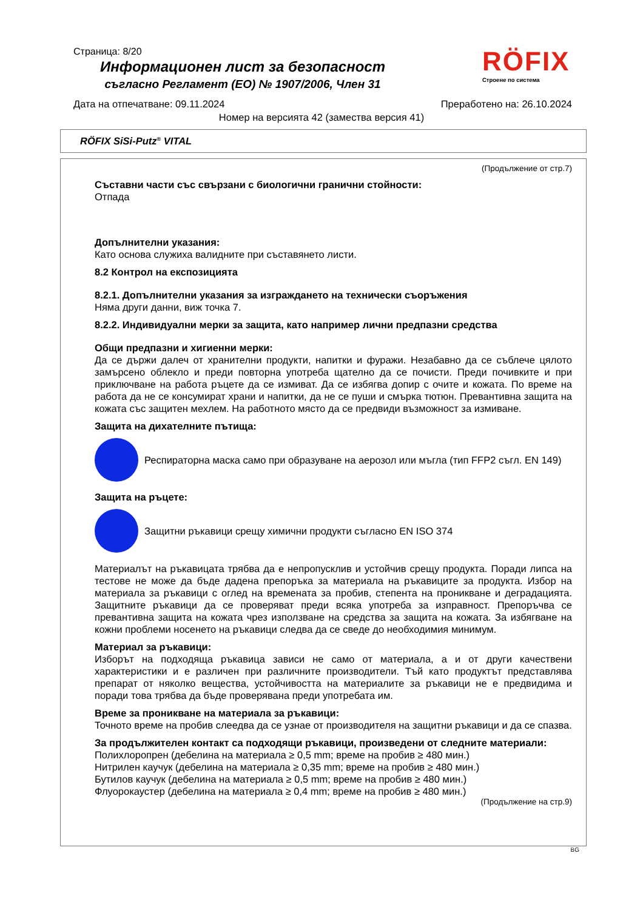Страница: 8/20
Информационен лист за безопасност
съгласно Регламент (ЕО) № 1907/2006, Член 31
RÖFIX
Строене по система
Дата на отпечатване: 09.11.2024 Преработено на: 26.10.2024
Номер на версията 42 (замества версия 41)
RÖFIX SiSi-Putz<sup>®</sup> VITAL
(Продължение от стр.7)
Съставни части със свързани с биологични гранични стойности:
Отпада
Допълнителни указания:
Като основа служиха валидните при съставянето листи.
8.2 Контрол на експозицията
8.2.1. Допълнителни указания за изграждането на технически съоръжения
Няма други данни, виж точка 7.
8.2.2. Индивидуални мерки за защита, като например лични предпазни средства
Общи предпазни и хигиенни мерки:
Да се държи далеч от хранителни продукти, напитки и фуражи. Незабавно да се съблече цялото замърсено облекло и преди повторна употреба щателно да се почисти. Преди почивките и при приключване на работа ръцете да се измиват. Да се избягва допир с очите и кожата. По време на работа да не се консумират храни и напитки, да не се пуши и смърка тютюн. Превантивна защита на кожата със защитен мехлем. На работното място да се предвиди възможност за измиване.
Защита на дихателните пътища:
Респираторна маска само при образуване на аерозол или мъгла (тип FFP2 съгл. EN 149)
Защита на ръцете:
Защитни ръкавици срещу химични продукти съгласно EN ISO 374
Материалът на ръкавицата трябва да е непропусклив и устойчив срещу продукта. Поради липса на тестове не може да бъде дадена препоръка за материала на ръкавиците за продукта. Избор на материала за ръкавици с оглед на времената за пробив, степента на проникване и деградацията. Защитните ръкавици да се проверяват преди всяка употреба за изправност. Препоръчва се превантивна защита на кожата чрез използване на средства за защита на кожата. За избягване на кожни проблеми носенето на ръкавици следва да се сведе до необходимия минимум.
Материал за ръкавици:
Изборът на подходяща ръкавица зависи не само от материала, а и от други качествени характеристики и е различен при различните производители. Тъй като продуктът представлява препарат от няколко вещества, устойчивостта на материалите за ръкавици не е предвидима и поради това трябва да бъде проверявана преди употребата им.
Време за проникване на материала за ръкавици:
Точното време на пробив слеедва да се узнае от производителя на защитни ръкавици и да се спазва.
За продължителен контакт са подходящи ръкавици, произведени от следните материали:
Полихлоропрен (дебелина на материала ≥ 0,5 mm; време на пробив ≥ 480 мин.)
Нитрилен каучук (дебелина на материала ≥ 0,35 mm; време на пробив ≥ 480 мин.)
Бутилов каучук (дебелина на материала ≥ 0,5 mm; време на пробив ≥ 480 мин.)
Флуорокаустер (дебелина на материала ≥ 0,4 mm; време на пробив ≥ 480 мин.)
(Продължение на стр.9)
BG